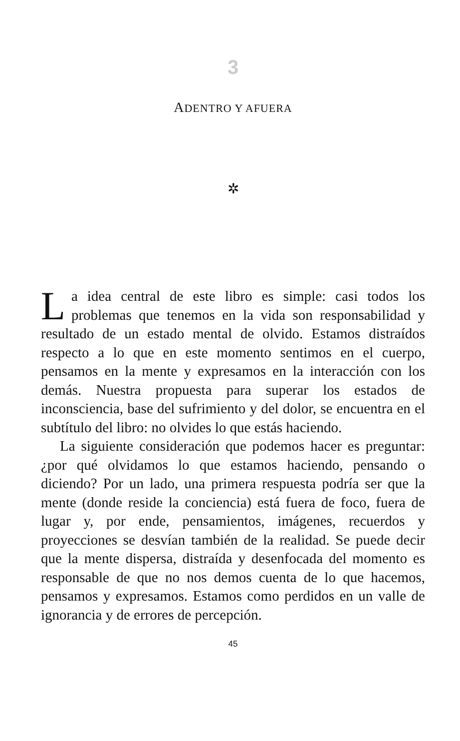3
ADENTRO Y AFUERA
✲
La idea central de este libro es simple: casi todos los problemas que tenemos en la vida son responsabilidad y resultado de un estado mental de olvido. Estamos distraídos respecto a lo que en este momento sentimos en el cuerpo, pensamos en la mente y expresamos en la interacción con los demás. Nuestra propuesta para superar los estados de inconsciencia, base del sufrimiento y del dolor, se encuentra en el subtítulo del libro: no olvides lo que estás haciendo.
La siguiente consideración que podemos hacer es preguntar: ¿por qué olvidamos lo que estamos haciendo, pensando o diciendo? Por un lado, una primera respuesta podría ser que la mente (donde reside la conciencia) está fuera de foco, fuera de lugar y, por ende, pensamientos, imágenes, recuerdos y proyecciones se desvían también de la realidad. Se puede decir que la mente dispersa, distraída y desenfocada del momento es responsable de que no nos demos cuenta de lo que hacemos, pensamos y expresamos. Estamos como perdidos en un valle de ignorancia y de errores de percepción.
45